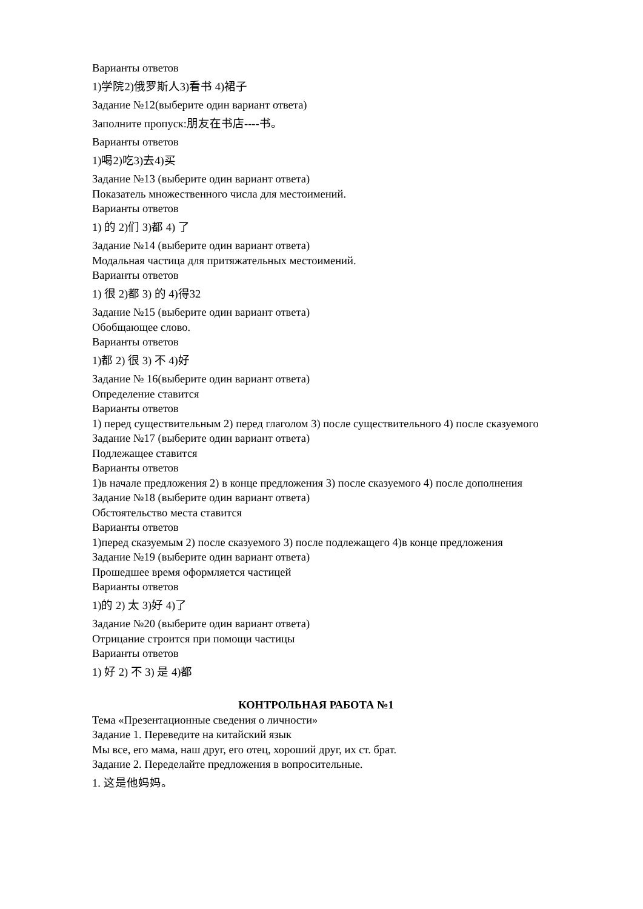Варианты ответов
1)学院2)俄罗斯人3)看书 4)裙子
Задание №12(выберите один вариант ответа)
Заполните пропуск:朋友在书店----书。
Варианты ответов
1)喝2)吃3)去4)买
Задание №13 (выберите один вариант ответа)
Показатель множественного числа для местоимений.
Варианты ответов
1) 的 2)们 3)都 4) 了
Задание №14 (выберите один вариант ответа)
Модальная частица для притяжательных местоимений.
Варианты ответов
1) 很 2)都 3) 的 4)得32
Задание №15 (выберите один вариант ответа)
Обобщающее слово.
Варианты ответов
1)都 2) 很 3) 不 4)好
Задание № 16(выберите один вариант ответа)
Определение ставится
Варианты ответов
1) перед существительным 2) перед глаголом 3) после существительного 4) после сказуемого
Задание №17 (выберите один вариант ответа)
Подлежащее ставится
Варианты ответов
1)в начале предложения 2) в конце предложения 3) после сказуемого 4) после дополнения
Задание №18 (выберите один вариант ответа)
Обстоятельство места ставится
Варианты ответов
1)перед сказуемым 2) после сказуемого 3) после подлежащего 4)в конце предложения
Задание №19 (выберите один вариант ответа)
Прошедшее время оформляется частицей
Варианты ответов
1)的 2) 太 3)好 4)了
Задание №20 (выберите один вариант ответа)
Отрицание строится при помощи частицы
Варианты ответов
1) 好 2) 不 3) 是 4)都
КОНТРОЛЬНАЯ РАБОТА №1
Тема «Презентационные сведения о личности»
Задание 1. Переведите на китайский язык
Мы все, его мама, наш друг, его отец, хороший друг, их ст. брат.
Задание 2. Переделайте предложения в вопросительные.
1. 这是他妈妈。